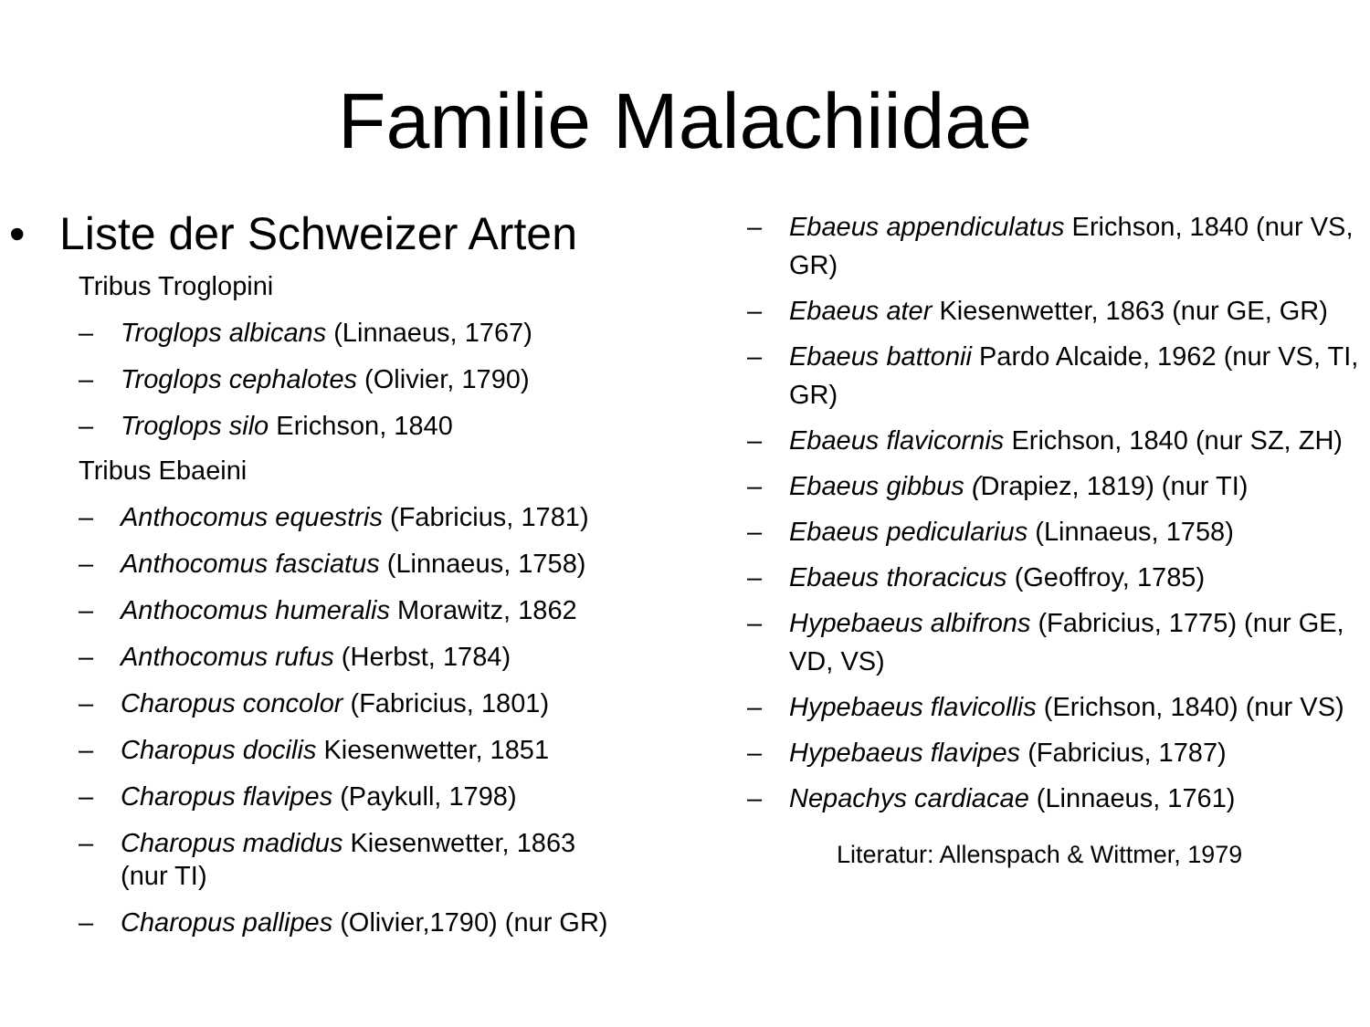Familie Malachiidae
• Liste der Schweizer Arten
Tribus Troglopini
– Troglops albicans (Linnaeus, 1767)
– Troglops cephalotes (Olivier, 1790)
– Troglops silo Erichson, 1840
Tribus Ebaeini
– Anthocomus equestris (Fabricius, 1781)
– Anthocomus fasciatus (Linnaeus, 1758)
– Anthocomus humeralis Morawitz, 1862
– Anthocomus rufus (Herbst, 1784)
– Charopus concolor (Fabricius, 1801)
– Charopus docilis Kiesenwetter, 1851
– Charopus flavipes (Paykull, 1798)
– Charopus madidus Kiesenwetter, 1863
(nur TI)
– Charopus pallipes (Olivier,1790) (nur GR)
– Ebaeus appendiculatus Erichson, 1840 (nur VS, GR)
– Ebaeus ater Kiesenwetter, 1863 (nur GE, GR)
– Ebaeus battonii Pardo Alcaide, 1962 (nur VS, TI, GR)
– Ebaeus flavicornis Erichson, 1840 (nur SZ, ZH)
– Ebaeus gibbus (Drapiez, 1819) (nur TI)
– Ebaeus pedicularius (Linnaeus, 1758)
– Ebaeus thoracicus (Geoffroy, 1785)
– Hypebaeus albifrons (Fabricius, 1775) (nur GE, VD, VS)
– Hypebaeus flavicollis (Erichson, 1840) (nur VS)
– Hypebaeus flavipes (Fabricius, 1787)
– Nepachys cardiacae (Linnaeus, 1761)
Literatur: Allenspach & Wittmer, 1979